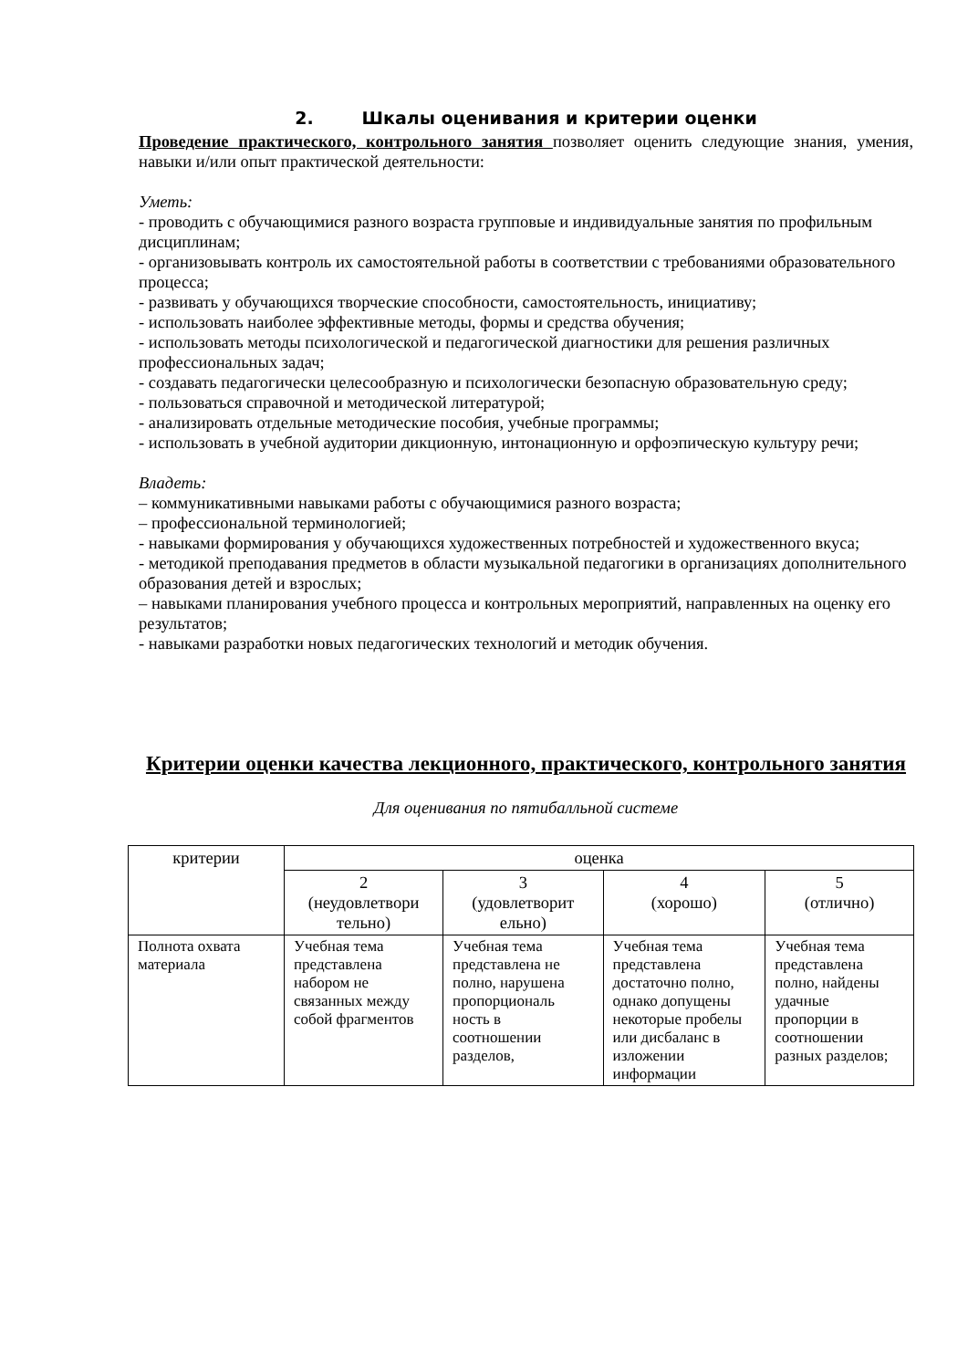2. Шкалы оценивания и критерии оценки
Проведение практического, контрольного занятия позволяет оценить следующие знания, умения, навыки и/или опыт практической деятельности:
Уметь:
- проводить с обучающимися разного возраста групповые и индивидуальные занятия по профильным дисциплинам;
- организовывать контроль их самостоятельной работы в соответствии с требованиями образовательного процесса;
- развивать у обучающихся творческие способности, самостоятельность, инициативу;
- использовать наиболее эффективные методы, формы и средства обучения;
- использовать методы психологической и педагогической диагностики для решения различных профессиональных задач;
- создавать педагогически целесообразную и психологически безопасную образовательную среду;
- пользоваться справочной и методической литературой;
- анализировать отдельные методические пособия, учебные программы;
- использовать в учебной аудитории дикционную, интонационную и орфоэпическую культуру речи;
Владеть:
– коммуникативными навыками работы с обучающимися разного возраста;
– профессиональной терминологией;
- навыками формирования у обучающихся художественных потребностей и художественного вкуса;
- методикой преподавания предметов в области музыкальной педагогики в организациях дополнительного образования детей и взрослых;
– навыками планирования учебного процесса и контрольных мероприятий, направленных на оценку его результатов;
- навыками разработки новых педагогических технологий и методик обучения.
Критерии оценки качества лекционного, практического, контрольного занятия
Для оценивания по пятибалльной системе
| критерии | оценка | | | |
| --- | --- | --- | --- | --- |
| | 2 (неудовлетвори тельно) | 3 (удовлетворит ельно) | 4 (хорошо) | 5 (отлично) |
| Полнота охвата материала | Учебная тема представлена набором не связанных между собой фрагментов | Учебная тема представлена не полно, нарушена пропорциональ ность в соотношении разделов, | Учебная тема представлена достаточно полно, однако допущены некоторые пробелы или дисбаланс в изложении информации | Учебная тема представлена полно, найдены удачные пропорции в соотношении разных разделов; |